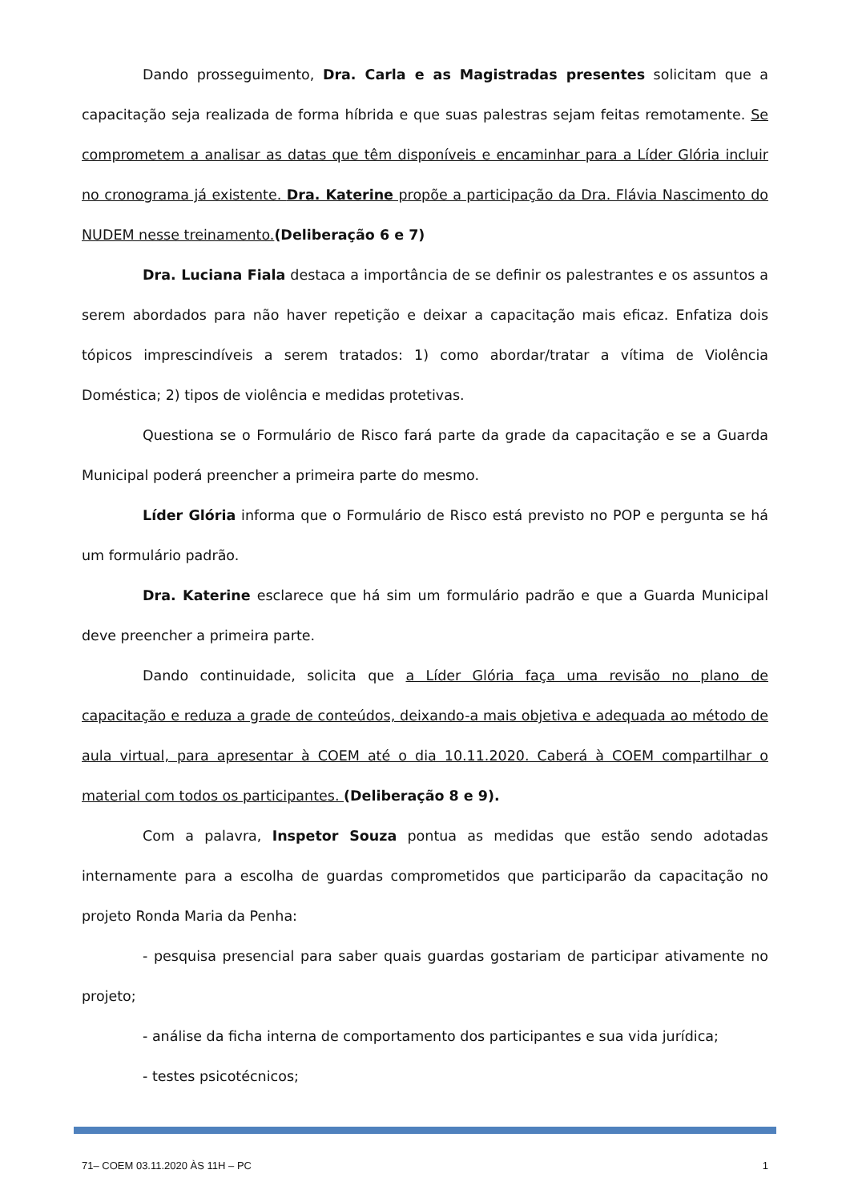Dando prosseguimento, Dra. Carla e as Magistradas presentes solicitam que a capacitação seja realizada de forma híbrida e que suas palestras sejam feitas remotamente. Se comprometem a analisar as datas que têm disponíveis e encaminhar para a Líder Glória incluir no cronograma já existente. Dra. Katerine propõe a participação da Dra. Flávia Nascimento do NUDEM nesse treinamento.(Deliberação 6 e 7)
Dra. Luciana Fiala destaca a importância de se definir os palestrantes e os assuntos a serem abordados para não haver repetição e deixar a capacitação mais eficaz. Enfatiza dois tópicos imprescindíveis a serem tratados: 1) como abordar/tratar a vítima de Violência Doméstica; 2) tipos de violência e medidas protetivas.
Questiona se o Formulário de Risco fará parte da grade da capacitação e se a Guarda Municipal poderá preencher a primeira parte do mesmo.
Líder Glória informa que o Formulário de Risco está previsto no POP e pergunta se há um formulário padrão.
Dra. Katerine esclarece que há sim um formulário padrão e que a Guarda Municipal deve preencher a primeira parte.
Dando continuidade, solicita que a Líder Glória faça uma revisão no plano de capacitação e reduza a grade de conteúdos, deixando-a mais objetiva e adequada ao método de aula virtual, para apresentar à COEM até o dia 10.11.2020. Caberá à COEM compartilhar o material com todos os participantes. (Deliberação 8 e 9).
Com a palavra, Inspetor Souza pontua as medidas que estão sendo adotadas internamente para a escolha de guardas comprometidos que participarão da capacitação no projeto Ronda Maria da Penha:
- pesquisa presencial para saber quais guardas gostariam de participar ativamente no projeto;
- análise da ficha interna de comportamento dos participantes e sua vida jurídica;
- testes psicotécnicos;
71– COEM 03.11.2020 ÀS 11H – PC 1